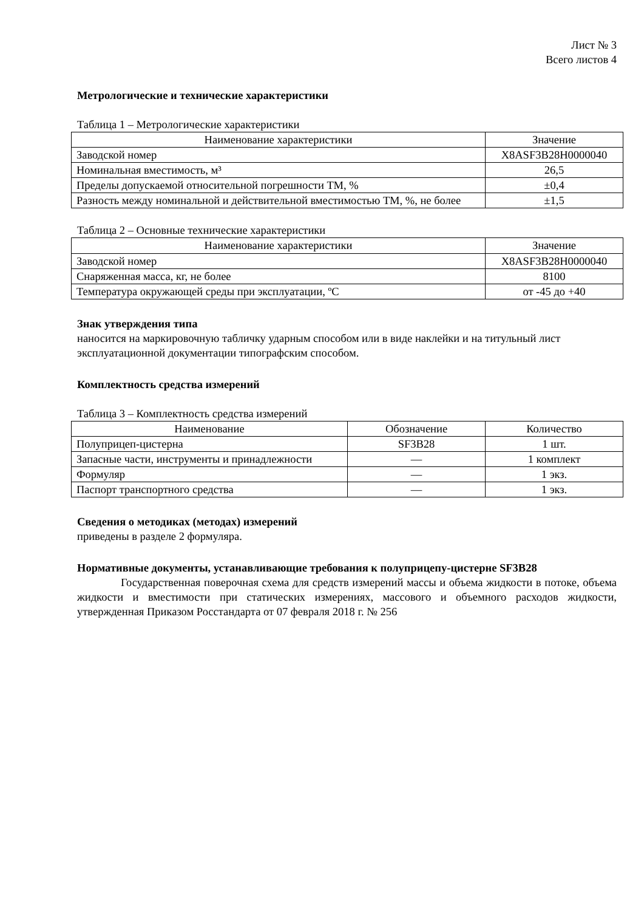Лист № 3
Всего листов 4
Метрологические и технические характеристики
Таблица 1 – Метрологические характеристики
| Наименование характеристики | Значение |
| --- | --- |
| Заводской номер | X8ASF3B28H0000040 |
| Номинальная вместимость, м³ | 26,5 |
| Пределы допускаемой относительной погрешности ТМ, % | ±0,4 |
| Разность между номинальной и действительной вместимостью ТМ, %, не более | ±1,5 |
Таблица 2 – Основные технические характеристики
| Наименование характеристики | Значение |
| --- | --- |
| Заводской номер | X8ASF3B28H0000040 |
| Снаряженная масса, кг, не более | 8100 |
| Температура окружающей среды при эксплуатации, ºC | от -45 до +40 |
Знак утверждения типа
наносится на маркировочную табличку ударным способом или в виде наклейки и на титульный лист эксплуатационной документации типографским способом.
Комплектность средства измерений
Таблица 3 – Комплектность средства измерений
| Наименование | Обозначение | Количество |
| --- | --- | --- |
| Полуприцеп-цистерна | SF3B28 | 1 шт. |
| Запасные части, инструменты и принадлежности | — | 1 комплект |
| Формуляр | — | 1 экз. |
| Паспорт транспортного средства | — | 1 экз. |
Сведения о методиках (методах) измерений
приведены в разделе 2 формуляра.
Нормативные документы, устанавливающие требования к полуприцепу-цистерне SF3B28
Государственная поверочная схема для средств измерений массы и объема жидкости в потоке, объема жидкости и вместимости при статических измерениях, массового и объемного расходов жидкости, утвержденная Приказом Росстандарта от 07 февраля 2018 г. № 256